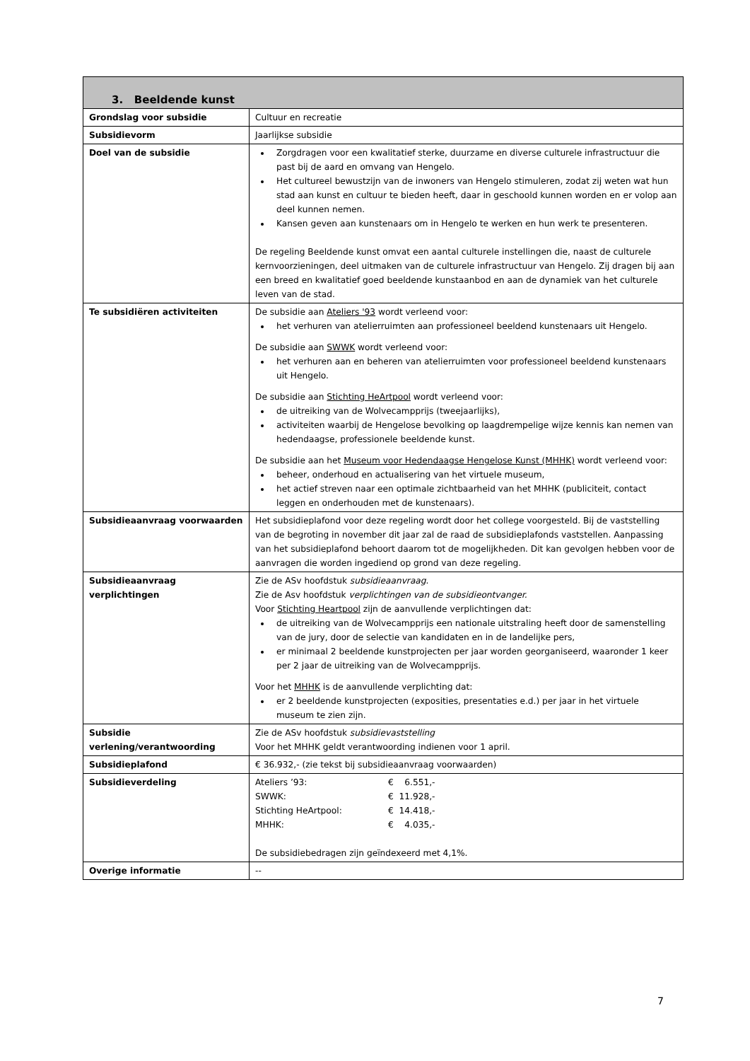| 3. Beeldende kunst | |
| --- | --- |
| Grondslag voor subsidie | Cultuur en recreatie |
| Subsidievorm | Jaarlijkse subsidie |
| Doel van de subsidie | Zorgdragen voor een kwalitatief sterke, duurzame en diverse culturele infrastructuur die past bij de aard en omvang van Hengelo. Het cultureel bewustzijn van de inwoners van Hengelo stimuleren, zodat zij weten wat hun stad aan kunst en cultuur te bieden heeft, daar in geschoold kunnen worden en er volop aan deel kunnen nemen. Kansen geven aan kunstenaars om in Hengelo te werken en hun werk te presenteren. De regeling Beeldende kunst omvat een aantal culturele instellingen die, naast de culturele kernvoorzieningen, deel uitmaken van de culturele infrastructuur van Hengelo. Zij dragen bij aan een breed en kwalitatief goed beeldende kunstaanbod en aan de dynamiek van het culturele leven van de stad. |
| Te subsidiëren activiteiten | De subsidie aan Ateliers '93 wordt verleend voor: het verhuren van atelierruimten aan professioneel beeldend kunstenaars uit Hengelo. De subsidie aan SWWK wordt verleend voor: het verhuren aan en beheren van atelierruimten voor professioneel beeldend kunstenaars uit Hengelo. De subsidie aan Stichting HeArtpool wordt verleend voor: de uitreiking van de Wolvecampprijs (tweejaarlijks), activiteiten waarbij de Hengelose bevolking op laagdrempelige wijze kennis kan nemen van hedendaagse, professionele beeldende kunst. De subsidie aan het Museum voor Hedendaagse Hengelose Kunst (MHHK) wordt verleend voor: beheer, onderhoud en actualisering van het virtuele museum, het actief streven naar een optimale zichtbaarheid van het MHHK (publiciteit, contact leggen en onderhouden met de kunstenaars). |
| Subsidieaanvraag voorwaarden | Het subsidieplafond voor deze regeling wordt door het college voorgesteld. Bij de vaststelling van de begroting in november dit jaar zal de raad de subsidieplafonds vaststellen. Aanpassing van het subsidieplafond behoort daarom tot de mogelijkheden. Dit kan gevolgen hebben voor de aanvragen die worden ingediend op grond van deze regeling. |
| Subsidieaanvraag verplichtingen | Zie de ASv hoofdstuk subsidieaanvraag . Zie de Asv hoofdstuk verplichtingen van de subsidieontvanger. Voor Stichting Heartpool zijn de aanvullende verplichtingen dat: de uitreiking van de Wolvecampprijs een nationale uitstraling heeft door de samenstelling van de jury, door de selectie van kandidaten en in de landelijke pers, er minimaal 2 beeldende kunstprojecten per jaar worden georganiseerd, waaronder 1 keer per 2 jaar de uitreiking van de Wolvecampprijs. Voor het MHHK is de aanvullende verplichting dat: er 2 beeldende kunstprojecten (exposities, presentaties e.d.) per jaar in het virtuele museum te zien zijn. |
| Subsidie verlening/verantwoording | Zie de ASv hoofdstuk subsidievaststelling Voor het MHHK geldt verantwoording indienen voor 1 april. |
| Subsidieplafond | € 36.932,- (zie tekst bij subsidieaanvraag voorwaarden) |
| Subsidieverdeling | / Ateliers ’93: / € 6.551,- / / SWWK: / € 11.928,- / / Stichting HeArtpool: / € 14.418,- / / MHHK: / € 4.035,- / De subsidiebedragen zijn geïndexeerd met 4,1%. |
| Overige informatie | -- |
7